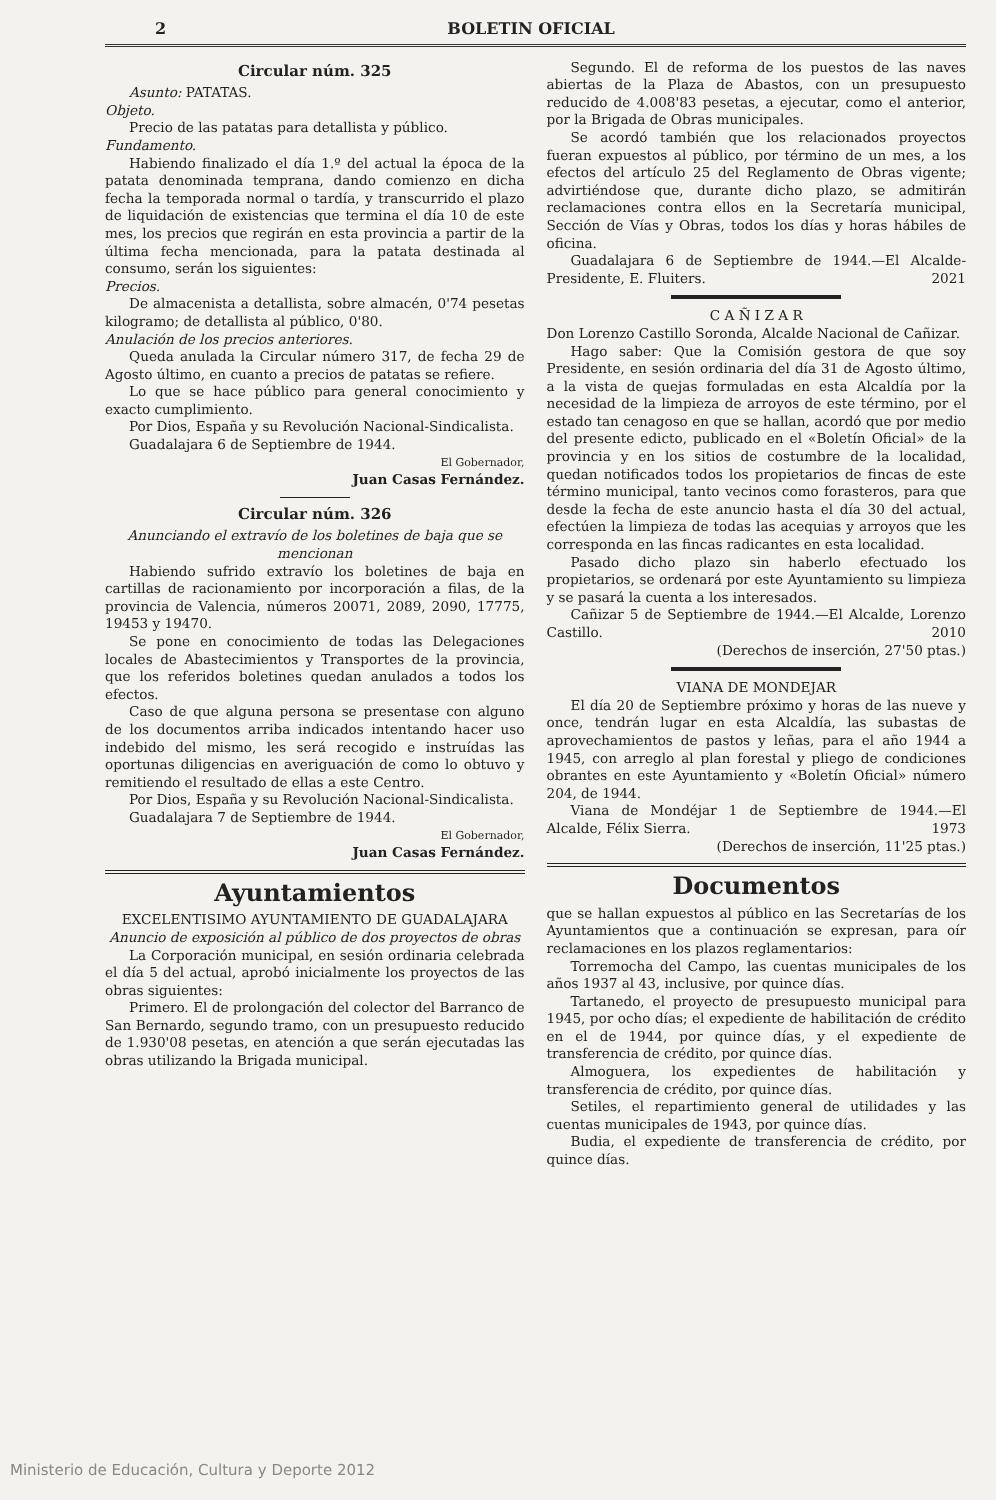2 BOLETIN OFICIAL
Circular núm. 325
Asunto: PATATAS.
Objeto.
Precio de las patatas para detallista y público.
Fundamento.
Habiendo finalizado el día 1.º del actual la época de la patata denominada temprana, dando comienzo en dicha fecha la temporada normal o tardía, y transcurrido el plazo de liquidación de existencias que termina el día 10 de este mes, los precios que regirán en esta provincia a partir de la última fecha mencionada, para la patata destinada al consumo, serán los siguientes:
Precios.
De almacenista a detallista, sobre almacén, 0'74 pesetas kilogramo; de detallista al público, 0'80.
Anulación de los precios anteriores.
Queda anulada la Circular número 317, de fecha 29 de Agosto último, en cuanto a precios de patatas se refiere.
Lo que se hace público para general conocimiento y exacto cumplimiento.
Por Dios, España y su Revolución Nacional-Sindicalista.
Guadalajara 6 de Septiembre de 1944.
El Gobernador,
Juan Casas Fernández.
Circular núm. 326
Anunciando el extravío de los boletines de baja que se mencionan
Habiendo sufrido extravío los boletines de baja en cartillas de racionamiento por incorporación a filas, de la provincia de Valencia, números 20071, 2089, 2090, 17775, 19453 y 19470.
Se pone en conocimiento de todas las Delegaciones locales de Abastecimientos y Transportes de la provincia, que los referidos boletines quedan anulados a todos los efectos.
Caso de que alguna persona se presentase con alguno de los documentos arriba indicados intentando hacer uso indebido del mismo, les será recogido e instruídas las oportunas diligencias en averiguación de como lo obtuvo y remitiendo el resultado de ellas a este Centro.
Por Dios, España y su Revolución Nacional-Sindicalista.
Guadalajara 7 de Septiembre de 1944.
El Gobernador,
Juan Casas Fernández.
Ayuntamientos
EXCELENTISIMO AYUNTAMIENTO DE GUADALAJARA
Anuncio de exposición al público de dos proyectos de obras
La Corporación municipal, en sesión ordinaria celebrada el día 5 del actual, aprobó inicialmente los proyectos de las obras siguientes:
Primero. El de prolongación del colector del Barranco de San Bernardo, segundo tramo, con un presupuesto reducido de 1.930'08 pesetas, en atención a que serán ejecutadas las obras utilizando la Brigada municipal.
Segundo. El de reforma de los puestos de las naves abiertas de la Plaza de Abastos, con un presupuesto reducido de 4.008'83 pesetas, a ejecutar, como el anterior, por la Brigada de Obras municipales.
Se acordó también que los relacionados proyectos fueran expuestos al público, por término de un mes, a los efectos del artículo 25 del Reglamento de Obras vigente; advirtiéndose que, durante dicho plazo, se admitirán reclamaciones contra ellos en la Secretaría municipal, Sección de Vías y Obras, todos los días y horas hábiles de oficina.
Guadalajara 6 de Septiembre de 1944.—El Alcalde-Presidente, E. Fluiters. 2021
C A Ñ I Z A R
Don Lorenzo Castillo Soronda, Alcalde Nacional de Cañizar.
Hago saber: Que la Comisión gestora de que soy Presidente, en sesión ordinaria del día 31 de Agosto último, a la vista de quejas formuladas en esta Alcaldía por la necesidad de la limpieza de arroyos de este término, por el estado tan cenagoso en que se hallan, acordó que por medio del presente edicto, publicado en el «Boletín Oficial» de la provincia y en los sitios de costumbre de la localidad, quedan notificados todos los propietarios de fincas de este término municipal, tanto vecinos como forasteros, para que desde la fecha de este anuncio hasta el día 30 del actual, efectúen la limpieza de todas las acequias y arroyos que les corresponda en las fincas radicantes en esta localidad.
Pasado dicho plazo sin haberlo efectuado los propietarios, se ordenará por este Ayuntamiento su limpieza y se pasará la cuenta a los interesados.
Cañizar 5 de Septiembre de 1944.—El Alcalde, Lorenzo Castillo. 2010
(Derechos de inserción, 27'50 ptas.)
VIANA DE MONDEJAR
El día 20 de Septiembre próximo y horas de las nueve y once, tendrán lugar en esta Alcaldía, las subastas de aprovechamientos de pastos y leñas, para el año 1944 a 1945, con arreglo al plan forestal y pliego de condiciones obrantes en este Ayuntamiento y «Boletín Oficial» número 204, de 1944.
Viana de Mondéjar 1 de Septiembre de 1944.—El Alcalde, Félix Sierra. 1973
(Derechos de inserción, 11'25 ptas.)
Documentos
que se hallan expuestos al público en las Secretarías de los Ayuntamientos que a continuación se expresan, para oír reclamaciones en los plazos reglamentarios:
Torremocha del Campo, las cuentas municipales de los años 1937 al 43, inclusive, por quince días.
Tartanedo, el proyecto de presupuesto municipal para 1945, por ocho días; el expediente de habilitación de crédito en el de 1944, por quince días, y el expediente de transferencia de crédito, por quince días.
Almoguera, los expedientes de habilitación y transferencia de crédito, por quince días.
Setiles, el repartimiento general de utilidades y las cuentas municipales de 1943, por quince días.
Budia, el expediente de transferencia de crédito, por quince días.
Ministerio de Educación, Cultura y Deporte 2012